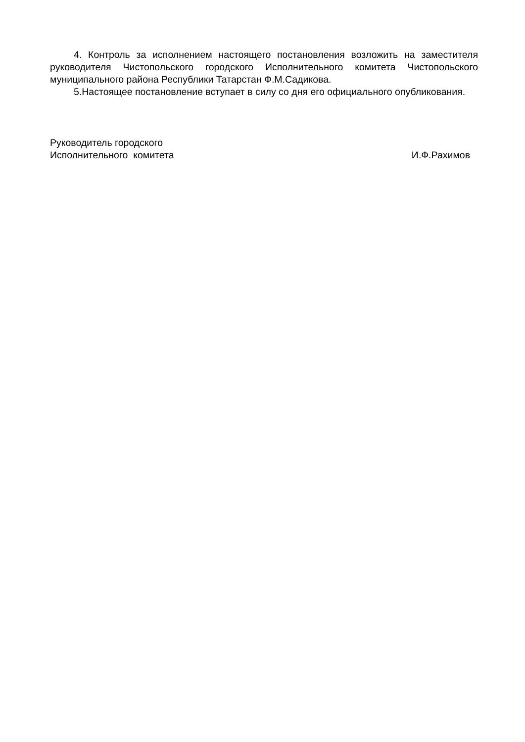4. Контроль за исполнением настоящего постановления возложить на заместителя руководителя Чистопольского городского Исполнительного комитета Чистопольского муниципального района Республики Татарстан Ф.М.Садикова.
5.Настоящее постановление вступает в силу со дня его официального опубликования.
Руководитель городского
Исполнительного комитета
И.Ф.Рахимов